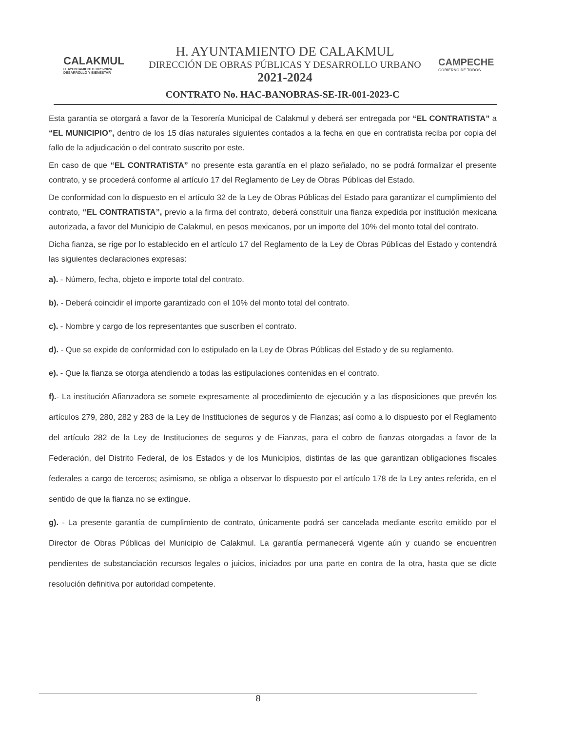CALAKMUL
H. AYUNTAMIENTO 2021-2024
DESARROLLO Y BIENESTAR
H. AYUNTAMIENTO DE CALAKMUL
DIRECCIÓN DE OBRAS PÚBLICAS Y DESARROLLO URBANO
2021-2024
CAMPECHE
GOBIERNO DE TODOS
CONTRATO No. HAC-BANOBRAS-SE-IR-001-2023-C
Esta garantía se otorgará a favor de la Tesorería Municipal de Calakmul y deberá ser entregada por “EL CONTRATISTA” a “EL MUNICIPIO”, dentro de los 15 días naturales siguientes contados a la fecha en que en contratista reciba por copia del fallo de la adjudicación o del contrato suscrito por este.
En caso de que “EL CONTRATISTA” no presente esta garantía en el plazo señalado, no se podrá formalizar el presente contrato, y se procederá conforme al artículo 17 del Reglamento de Ley de Obras Públicas del Estado.
De conformidad con lo dispuesto en el artículo 32 de la Ley de Obras Públicas del Estado para garantizar el cumplimiento del contrato, “EL CONTRATISTA”, previo a la firma del contrato, deberá constituir una fianza expedida por institución mexicana autorizada, a favor del Municipio de Calakmul, en pesos mexicanos, por un importe del 10% del monto total del contrato.
Dicha fianza, se rige por lo establecido en el artículo 17 del Reglamento de la Ley de Obras Públicas del Estado y contendrá las siguientes declaraciones expresas:
a). - Número, fecha, objeto e importe total del contrato.
b). - Deberá coincidir el importe garantizado con el 10% del monto total del contrato.
c). - Nombre y cargo de los representantes que suscriben el contrato.
d). - Que se expide de conformidad con lo estipulado en la Ley de Obras Públicas del Estado y de su reglamento.
e). - Que la fianza se otorga atendiendo a todas las estipulaciones contenidas en el contrato.
f).- La institución Afianzadora se somete expresamente al procedimiento de ejecución y a las disposiciones que prevén los artículos 279, 280, 282 y 283 de la Ley de Instituciones de seguros y de Fianzas; así como a lo dispuesto por el Reglamento del artículo 282 de la Ley de Instituciones de seguros y de Fianzas, para el cobro de fianzas otorgadas a favor de la Federación, del Distrito Federal, de los Estados y de los Municipios, distintas de las que garantizan obligaciones fiscales federales a cargo de terceros; asimismo, se obliga a observar lo dispuesto por el artículo 178 de la Ley antes referida, en el sentido de que la fianza no se extingue.
g). - La presente garantía de cumplimiento de contrato, únicamente podrá ser cancelada mediante escrito emitido por el Director de Obras Públicas del Municipio de Calakmul. La garantía permanecerá vigente aún y cuando se encuentren pendientes de substanciación recursos legales o juicios, iniciados por una parte en contra de la otra, hasta que se dicte resolución definitiva por autoridad competente.
8